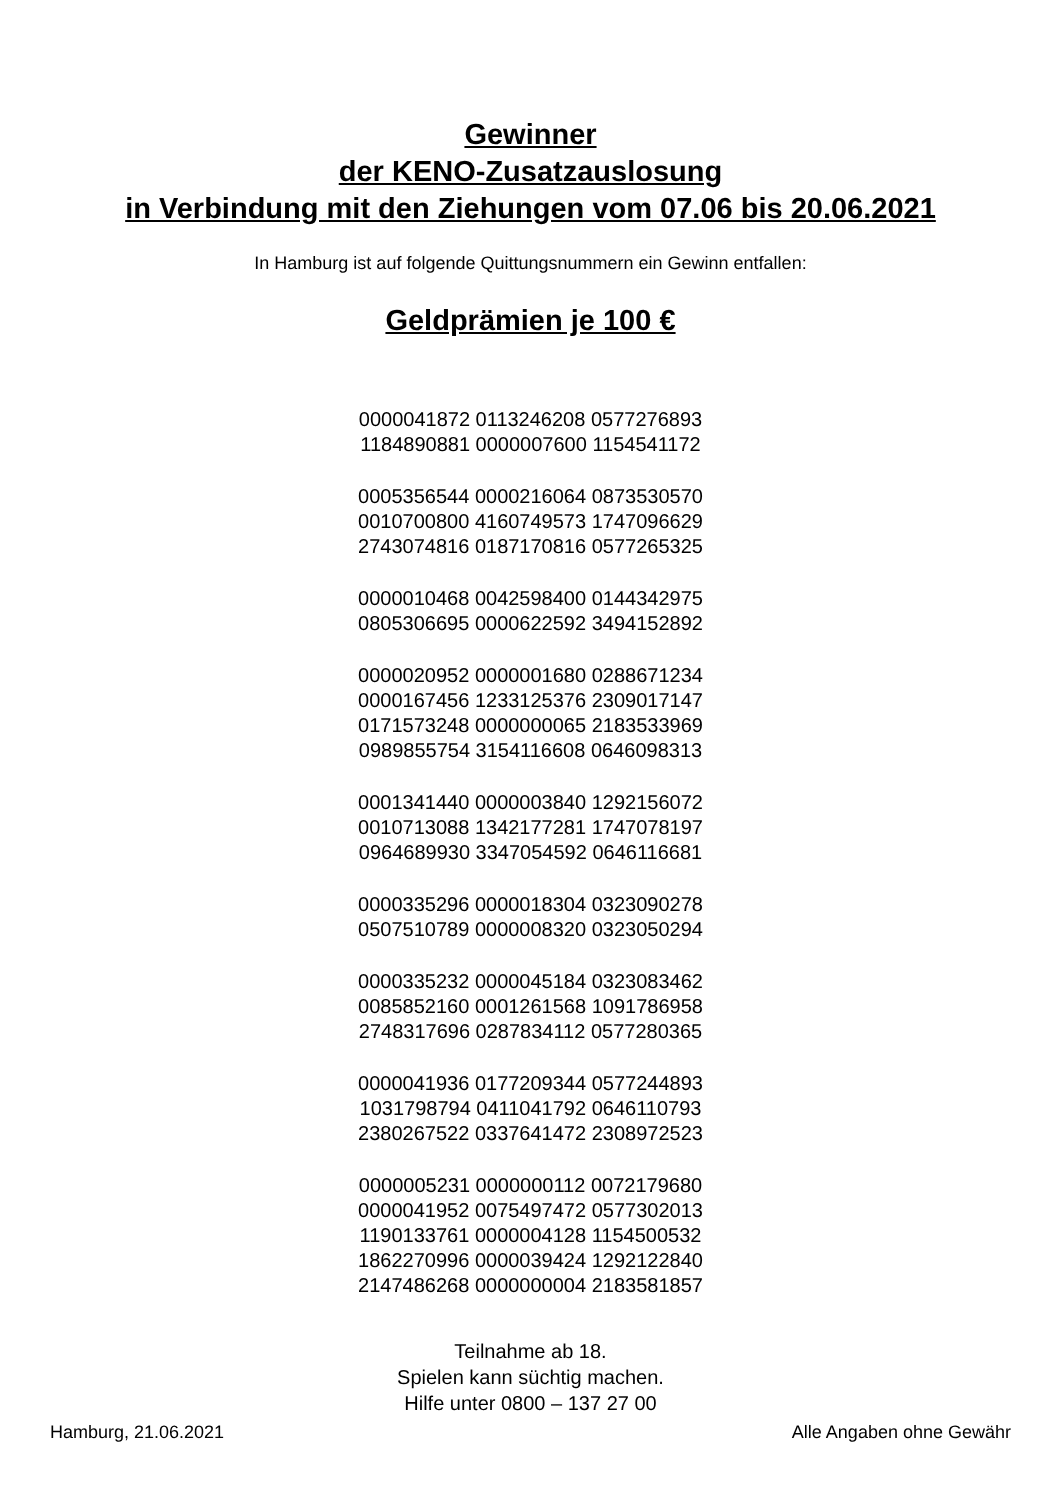Gewinner
der KENO-Zusatzauslosung
in Verbindung mit den Ziehungen vom 07.06 bis 20.06.2021
In Hamburg ist auf folgende Quittungsnummern ein Gewinn entfallen:
Geldprämien je 100 €
0000041872 0113246208 0577276893
1184890881 0000007600 1154541172
0005356544 0000216064 0873530570
0010700800 4160749573 1747096629
2743074816 0187170816 0577265325
0000010468 0042598400 0144342975
0805306695 0000622592 3494152892
0000020952 0000001680 0288671234
0000167456 1233125376 2309017147
0171573248 0000000065 2183533969
0989855754 3154116608 0646098313
0001341440 0000003840 1292156072
0010713088 1342177281 1747078197
0964689930 3347054592 0646116681
0000335296 0000018304 0323090278
0507510789 0000008320 0323050294
0000335232 0000045184 0323083462
0085852160 0001261568 1091786958
2748317696 0287834112 0577280365
0000041936 0177209344 0577244893
1031798794 0411041792 0646110793
2380267522 0337641472 2308972523
0000005231 0000000112 0072179680
0000041952 0075497472 0577302013
1190133761 0000004128 1154500532
1862270996 0000039424 1292122840
2147486268 0000000004 2183581857
Teilnahme ab 18.
Spielen kann süchtig machen.
Hilfe unter 0800 – 137 27 00
Hamburg, 21.06.2021 Alle Angaben ohne Gewähr